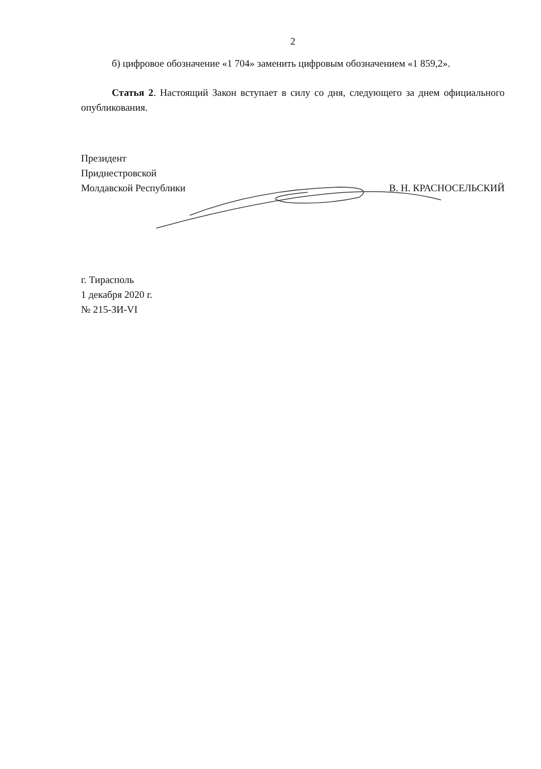2
б) цифровое обозначение «1 704» заменить цифровым обозначением «1 859,2».
Статья 2. Настоящий Закон вступает в силу со дня, следующего за днем официального опубликования.
Президент
Приднестровской
Молдавской Республики
В. Н. КРАСНОСЕЛЬСКИЙ
г. Тирасполь
1 декабря 2020 г.
№ 215-ЗИ-VI